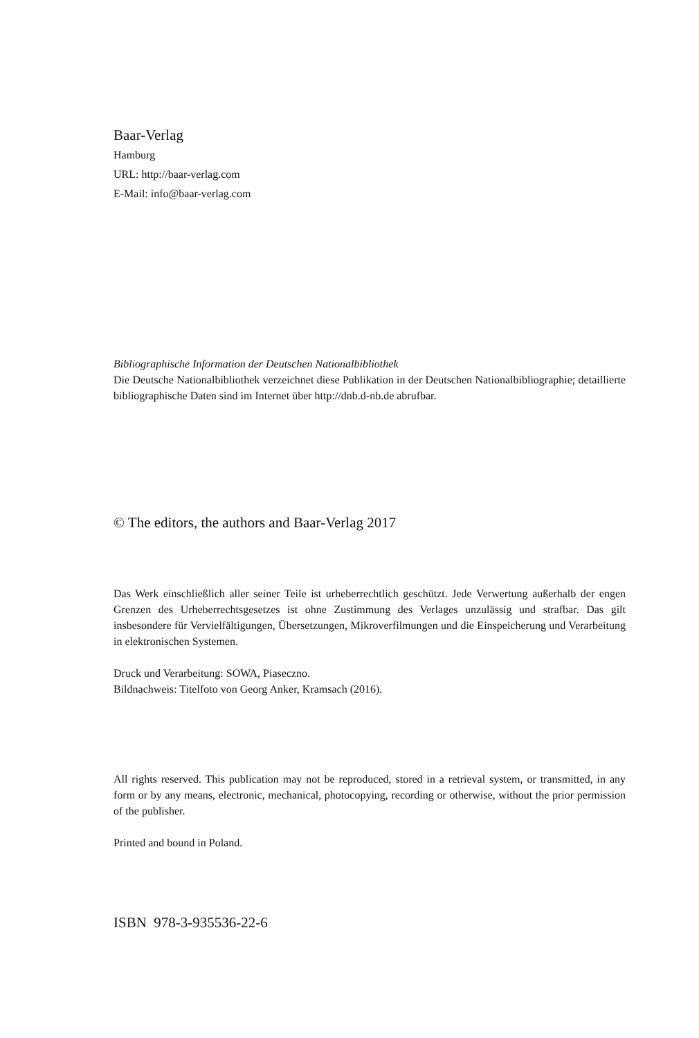Baar-Verlag
Hamburg
URL: http://baar-verlag.com
E-Mail: info@baar-verlag.com
Bibliographische Information der Deutschen Nationalbibliothek
Die Deutsche Nationalbibliothek verzeichnet diese Publikation in der Deutschen Nationalbibliographie; detaillierte bibliographische Daten sind im Internet über http://dnb.d-nb.de abrufbar.
© The editors, the authors and Baar-Verlag 2017
Das Werk einschließlich aller seiner Teile ist urheberrechtlich geschützt. Jede Verwertung außerhalb der engen Grenzen des Urheberrechtsgesetzes ist ohne Zustimmung des Verlages unzulässig und strafbar. Das gilt insbesondere für Vervielfältigungen, Übersetzungen, Mikroverfilmungen und die Einspeicherung und Verarbeitung in elektronischen Systemen.
Druck und Verarbeitung: SOWA, Piaseczno.
Bildnachweis: Titelfoto von Georg Anker, Kramsach (2016).
All rights reserved. This publication may not be reproduced, stored in a retrieval system, or transmitted, in any form or by any means, electronic, mechanical, photocopying, recording or otherwise, without the prior permission of the publisher.
Printed and bound in Poland.
ISBN 978-3-935536-22-6